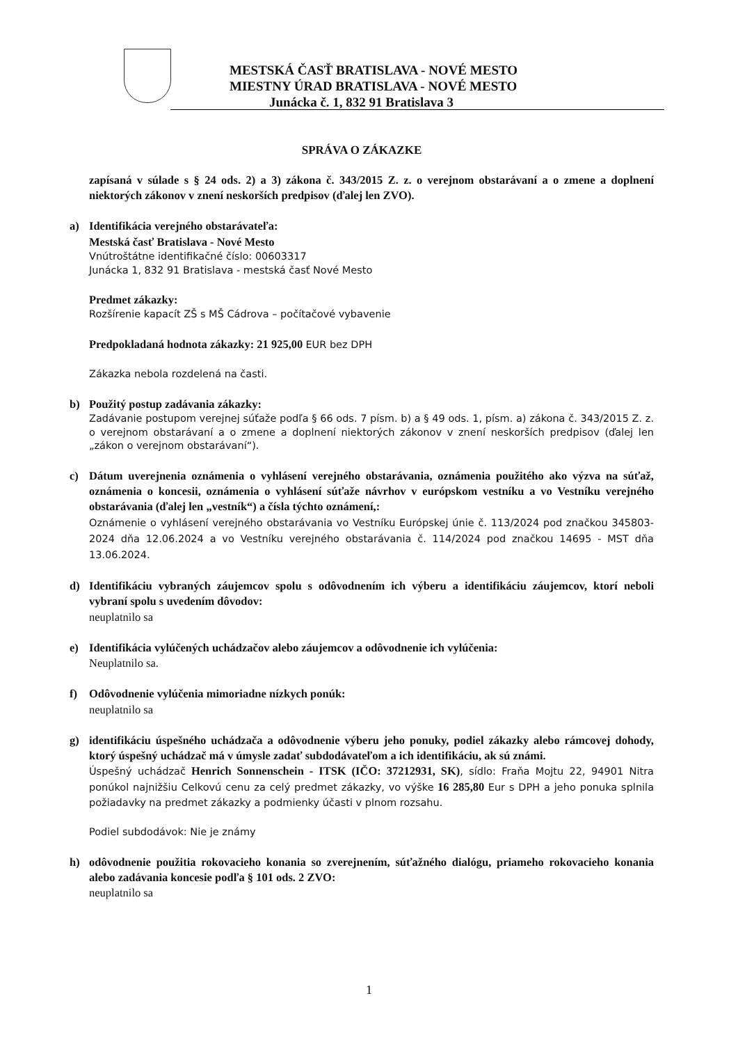MESTSKÁ ČASŤ BRATISLAVA - NOVÉ MESTO
MIESTNY ÚRAD BRATISLAVA - NOVÉ MESTO
Junácka č. 1, 832 91 Bratislava 3
SPRÁVA O ZÁKAZKE
zapísaná v súlade s § 24 ods. 2) a 3) zákona č. 343/2015 Z. z. o verejnom obstarávaní a o zmene a doplnení niektorých zákonov v znení neskorších predpisov (ďalej len ZVO).
a) Identifikácia verejného obstarávateľa:
Mestská časť Bratislava - Nové Mesto
Vnútroštátne identifikačné číslo: 00603317
Junácka 1, 832 91 Bratislava - mestská časť Nové Mesto
Predmet zákazky:
Rozšírenie kapacít ZŠ s MŠ Cádrova – počítačové vybavenie
Predpokladaná hodnota zákazky: 21 925,00 EUR bez DPH
Zákazka nebola rozdelená na časti.
b) Použitý postup zadávania zákazky:
Zadávanie postupom verejnej súťaže podľa § 66 ods. 7 písm. b) a § 49 ods. 1, písm. a) zákona č. 343/2015 Z. z. o verejnom obstarávaní a o zmene a doplnení niektorých zákonov v znení neskorších predpisov (ďalej len „zákon o verejnom obstarávaní“).
c) Dátum uverejnenia oznámenia o vyhlásení verejného obstarávania, oznámenia použitého ako výzva na súťaž, oznámenia o koncesii, oznámenia o vyhlásení súťaže návrhov v európskom vestníku a vo Vestníku verejného obstarávania (ďalej len „vestník“) a čísla týchto oznámení,:
Oznámenie o vyhlásení verejného obstarávania vo Vestníku Európskej únie č. 113/2024 pod značkou 345803-2024 dňa 12.06.2024 a vo Vestníku verejného obstarávania č. 114/2024 pod značkou 14695 - MST dňa 13.06.2024.
d) Identifikáciu vybraných záujemcov spolu s odôvodnením ich výberu a identifikáciu záujemcov, ktorí neboli vybraní spolu s uvedením dôvodov:
neuplatnilo sa
e) Identifikácia vylúčených uchádzačov alebo záujemcov a odôvodnenie ich vylúčenia:
Neuplatnilo sa.
f) Odôvodnenie vylúčenia mimoriadne nízkych ponúk:
neuplatnilo sa
g) identifikáciu úspešného uchádzača a odôvodnenie výberu jeho ponuky, podiel zákazky alebo rámcovej dohody, ktorý úspešný uchádzač má v úmysle zadať subdodávateľom a ich identifikáciu, ak sú známi.
Úspešný uchádzač Henrich Sonnenschein - ITSK (IČO: 37212931, SK), sídlo: Fraňa Mojtu 22, 94901 Nitra ponúkol najnižšiu Celkovú cenu za celý predmet zákazky, vo výške 16 285,80 Eur s DPH a jeho ponuka splnila požiadavky na predmet zákazky a podmienky účasti v plnom rozsahu.
Podiel subdodávok: Nie je známy
h) odôvodnenie použitia rokovacieho konania so zverejnením, súťažného dialógu, priameho rokovacieho konania alebo zadávania koncesie podľa § 101 ods. 2 ZVO:
neuplatnilo sa
1